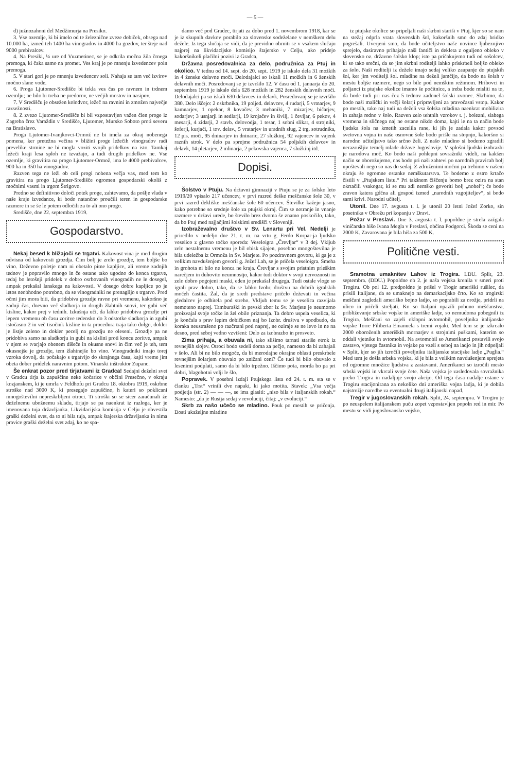— 5 —
d) južnozahoni del Medžimurja na Presiko.
3. Vse ozemlje, ki bi imelo od te železnične zveze dobiček, obsega nad 10.000 ha, izmed teh 1400 ha vinogradov in 4000 ha gozdov, ter šteje nad 9000 prebivalcev.
4. Na Presiki, ¼ ure od Vuzmetinec, se je odkrila močna žila črnega premoga, ki čaka samo na promet. Ves kraj je po mnenju izvedencev poln premoga.
5. V stari gori je po mnenju izvedencev soli. Nahaja se tam več izvirov močno slane vode.
6. Proga Ljutomer-Središče bi tekla ves čas po ravnem in trdnem ozemlju; ne bilo bi treba ne predorov, ne večjih mostov in nasipov.
7. V Središču je obsežen kolodvor, ležeč na ravnini in zmožen največje razsežnosti.
8. Z zvezo Ljutomer-Središče bi bil vzpostavljen važen člen proge iz Zagreba črez Varaždin v Središče, Ljutomer, Mursko Soboto proti severu na Bratislavo.
Proga Ljutomer-Ivanjkovci-Ormož ne bi imela za okraj nobenega pomena, ker pretežna večina v bližini proge ležečih vinogradov radi prevelike strmine ne bi mogla voziti svojih pridelkov na isto. Tamkaj ležeči kraji lesa sploh ne izvažajo, a tudi drugih pridelkov ne. Vse ozemlje, ki gravitira na progo Ljutomer-Ormož, ima le 4000 prebivalcev. 900 ha in 350 ha vinogradov.
Razven tega ne leži ob celi progi nobena večja vas, med tem ko gravitira na progo Ljutomer-Središče ogromen gospodarski okoliš z močnimi vasmi in trgom Štrigovo.
Predno se definitivno določi potek proge, zahtevamo, da pošlje vlada v naše kraje izvedance, ki bodo natančno proučili teren in gospodarske razmere in se še le potem odločili za to ali ono progo.
Središče, dne 22. septembra 1919.
Gospodarstvo.
Nekaj besed k bližajoči se trgatvi. Kakovost vina je med drugim odvisna od kakovosti grozdja. Čim bolj je zrelo grozdje, tem boljše bo vino. Deževno poletje nam ni obetalo pitne kapljice, ali vreme zadnjih tednov je popravilo mnogo in če ostane tako ugodno do konca trgatve, tedaj bo letošnji pridelek v dobro osrbovanih vinogradih ne le dosegel, ampak prekašal lanskega na kakovosti. V dosego dobre kapljice po je letos neobhodno potrebno, da se vinogradniki ne prenaglijo s trgatvo. Pred očmi jim mora biti, da pridobiva grozdje ravno pri vremenu, kakoršno je zadnji čas, dnevno več sladkorja in drugih žlahtnih snovi, ter gubi več kisline, kakor prej v tednih. Izkušnja uči, da lahko pridobiva grozdje pri lepem vremenu ob času zoritve tedensko do 3 odstotke sladkorja in zgubi istočasno 2 in več tisočink kisline in ta procedura traja tako dolgo, dokler je listje zeleno in dokler pecelj na grozdju ne oleseni. Grozdje pa ne pridobiva samo na sladkorju in gubi na kislini proti koncu zoritve, ampak v njem se tvarjajo obenem dišeče in okusne snovi in čim več je teh, tem okusnejše je grozdje, tem žlahtnejše bo vino. Vinogradniki imajo torej vzroka dovolj, da počakajo s trgatvijo do skrajnega časa, kajti vreme jim obeta dober pridelek naravnim potom. Vinarski inštruktor Zupanc.
Še enkrat pozor pred tirjatvami iz Gradca! Sedajni deželni svet v Gradcu tirja iz zapuščine neke kočarice v občini Presečno, v okraju kozjanskem, ki je umrla v Feldhofu pri Gradcu 18. oktobra 1919, oskrbne stroške nad 3000 K, ki presegajo zapuščino, h kateri so poklicani mnogoštevilni nepreskrbljeni otroci. Ti stroški so se sicer zaračunali že deželnemu ubožnemu skladu, tirjajo se pa naenkrat iz razloga, ker je imenovana tuja državljanka. Likvidacijska komisija v Celju je obvestila graški deželni svet, da to ni bila tuja, ampak štajerska državljanka in nima pravice graški deželni svet zdaj, ko ne spa-
damo več pod Gradec, tirjati za dobo pred 1. novembrom 1918, kar se je iz skupnih davkov porabilo za slovenske sodeželane v nemškem delu dežele. Iz tega slučaja se vidi, da je previdno obrniti se v vsakem slučaju najprej na likvidacijsko komisijo štajersko v Celju, ako pridejo kakoršnikoli plačilni pozivi iz Gradca.
Državna posredovalnica za delo, podružnica za Ptuj in okolico. V tednu od 14. sept. do 20. sept. 1919 je iskalo dela 31 možkih in 4 ženske delavne moči. Delodajalci so iskali 11 možkih in 6 ženskih delavnih moči. Posredovanj se je izvršilo 12. V času od 1. januarja do 20. septembra 1919 je iskalo dela 628 možkih in 282 ženskih delavnih moči. Delodajalci pa so iskali 630 delavcev in delavk. Posredovanj se je izvršilo 380. Delo iščejo: 2 oskrbnika, 19 poljed. delavcev, 4 rudarji, 5 vrtnarjev, 9 kamnarjev, 1 opekar, 8 kovačev, 3 mehaniki, 7 mizarjev, bičarjev, sodarjev; 3 usnjarji in sedlarji, 19 krojačev in šivilj, 1 čevljar, 6 pekov, 4 mesarji, 4 zidarji, 2 stavb. delovodja, 1 tesar, 1 sobni slikar, 4 strojniki, šoferji, kurjači, 1 tov. delav., 5 vratarjev in uradnih slug, 2 trg. sotrudnika, 12 pis. moči, 95 dninarjev in dninaric, 27 služkinj, 92 vajencev in vajenk raznih strok. V delo pa sprejme podružnica 54 poljskih delavcev in delavk, 14 pletarjev, 2 mlinarja, 2 pekovska vajenca, 7 služkinj itd.
Dopisi.
Šolstvo v Ptuju. Na državni gimnaziji v Ptuju se je za šolsko leto 1919/20 vpisalo 217 učencev, v prvi razred deške meščanske šole 30, v prvi razred dekliške meščanske šole 60 učencev. Številke kažejo jasno, kako potrebne so srednje šole za ptujski okraj. Čim se notranje in vnanje razmere v državi urede, bo število brez dvoma še znatno poskočilo, tako, da bo Ptuj med najjačjimi šolskimi središči v Sloveniji.
Izobraževalno društvo v Sv. Lenartu pri Vel. Nedelji je priredilo v nedeljo dne 21. t. m. na vrtu g. Ferdo Korpar-ja ljudsko veselico z glavno točko sporeda: Veseloigra „Črevljar“ v 3 dej. Vkljub zelo nestalnemu vremenu je bil obisk sijajen, posebno mnogoštevilna je bila udeležba iz Ormoža in Sv. Marjete. Po pozdravnem govoru, ki ga je z velikim navdušenjem govoril g. Jožef Lah, se je pričela veseloigra. Smeha in grohota ni bilo ne konca ne kraja. Črevljar s svojim pristnim prleškim narečjem in duhovito neumnostjo, kakor tudi doktor v svoji nervoznosti in zelo dobro pogojeni maski, eden je prekašal drugega. Tudi ostale vloge so igrali prav dobro, tako, da se lahko Izobr. društvu na dobrih igralskih močeh častita. Žal, da je sredi predstave pričelo deževati in večina gledalcev je odhitela pod streho. Vkljub temu se je veselica razvijala nemoteno naprej. Tamburaški in pevski zbor iz Sv. Marjete je neumorno proizvajal svoje točke in žel obilo priznanja. Ta dobro uspela veselica, ki je končala s prav lepim dobičkom naj bo Izobr. društvu v spodbudo, da koraka neustrašeno po razčrtani poti naprej, ne oziraje se ne levo in ne na desno, pred seboj vedno vzvišeni: Delo za izobrazbo in prosveto.
Zima prihaja, a obuvala ni, tako slišimo tarnati stariše otrok iz revnejših slojev. Otroci bodo sedeli doma za pečjo, namesto da bi zahajali v šolo. Ali bi ne bilo mogoče, da bi merodajne okrajne oblasti preskrbele revnejšim šolarjem obuvalo po znižani ceni? Če tudi bi bilo obuvalo z lesenimi podplati, samo da bi bilo trpežno. Iščimo pota, morda bo pa pri dobri, blagohotni volji le šlo.
Popravek. V posebni izdaji Ptujskega lista od 24. t. m. sta se v članku „Trst“ vrinili dve napaki, ki jako motita. Stavek: „Vsa večja podjetja (str. 2) — — —, se ima glasiti: „niso bila v italjanskih rokah.“ Namesto: „da je Rusija sedaj v revoluciji, čitaj: „v evoluciji.“
Skrb za našo učečo se mladino. Pouk po mestih se pričenja. Dosti ukaželjne mladine
iz ptujske okolice so pripeljali naši skrbni stariši v Ptuj, kjer so se nam na stežaj odprla vrata slovenskih šol, kakoršnih smo do zdaj bridko pogrešali. Uverjeni smo, da bode učiteljstvo naše novince ljubeznjivo sprejelo, dasiravno prihajajo naši fantiči in dekleta z oguljeno obleko v slovensko oz. državno šolsko klop; isto pa pričakujemo tudi od sošolcev, ki so tako srečni, da so jim skrbni roditelji lahko priskrbeli boljšo obleko za šolo. Naši roditelji iz dežele imajo sedaj veliko zaupanje do ptujskih šol, ker jim voditelji šol. mladine na deželi jamčijo, da bodo na šolah v mestu boljše razmere, nego so bile pod nemškim režimom. Hribovci in poljanci iz ptujske okolice imamo še počitnice, a treba bode misliti na to, da bode tudi pri nas čez 5 tednov zadonel šolski zvonec. Skrbimo, da bodo naši malički in večji šolarji pripravljeni za pravočasni vstop. Kakor po mestih, tako naj tudi na deželi vsa šolska mladina naenkrat mobilizira in zahaja redno v šolo. Razven zelo tehtnih vzrokov t. j. bolezni, slabega vremena in sličnega naj ne ostane nikdo doma, kajti le na ta način bode ljudska šola na kmetih zacelila rane, ki jih je zadala kakor povsod svetovna vojna in naše osnovne šole bodo prišle na stopnjo, kakoršno si narodno učiteljstvo tako srčno želi. Z našo mladino si bodemo zgradili nerazrušljiv temelj mlade države Jugoslavije. V splošni ljudski izobrazbi je narodova moč. Ko bodo naši pohlepni sovražniki videli, na kakšen način se oborožujemo, nas bodo pri naši zahtevi po narodnih pravicah bolj upoštevali nego so nas do sedaj. Z združenimi močmi pa trebimo v našem okraju še ogromne ostanke nemškutarstva. Te bodemo z ostro krtačo čistili v „Ptujskem listu.“ Pri takšnem čiščenju bomo brez ozira na stan okrtačili vsakogar, ki se mu zdi nemško govoriti bolj „nobel“; če bode zraven katera gdčna ali gospod izmed „narodnih vzgojiteljev“, si bodo sami krivi. Narodni učitelj.
Utonil. Dne 17. avgusta t. l. je utonil 20 letni Jožef Zorko, sin posetnika v Obrežu pri kopanju v Dravi.
Požar v Preslavi. Dne 3. avgusta t. l. popoldne je strela zažgala viničarsko hišo Ivana Megla v Preslavi, občina Podgorci. Škoda se ceni na 2000 K. Zavarovana je bila hiša za 500 K.
Politične vesti.
Sramotna umaknitev Lahov iz Trogira. LDU. Split, 23. septembra. (DDU.) Popoldne ob 2. je naša vojska krenila v smeri proti Trogiru. Ob pol 12. predpoldne je prišel v Trogir ameriški rušilec, da prisili Italijane, da se umaknejo na demarkacijsko črto. Ko so trogirski meščani zagledali ameriško bojno ladjo, so pograbili za orožje, pridrli na ulico in pričeli streljati. Ko so Italjani opazili pobuno meščanstva, približevanje srbske vojske in ameriške ladje, so nemudoma pobegnili iz Trogira. Meščani so zajeli oklopni avtomobil, poveljnika italijanske vojske Torre Filiberta Emanuela s tremi vojaki. Med tem se je izkrcalo 2000 oboroženih ameriških mornarjev s strojnimi puškami, katerim so oddali vjetnike in avtomobil. Na avtomobil so Amerikanci postavili svojo zastavo, vjetega častnika in vojake pa vzeli s seboj na ladjo in jih odpeljali v Split, kjer so jih izročili poveljniku italijanske stacijske ladje „Puglia.“ Med tem je došla srbska vojska, ki je bila z velikim navdušenjem sprejeta od ogromne množice ljudstva z zastavami. Amerikanci so izročili mesto srbski vojski in vkrcali svoje čete. Naša vojska je zasledovala sovražnika preko Trogira in nadaljuje svojo akcijo. Od tega časa nadalje ostane v Trogiru stacijonirana za nekoliko dni ameriška vojna ladja, ki je dobila najstrožje naredbe za eventualni drugi italijanski napad.
Tregir v jugoslovanskih rokah. Split, 24. septempra. V Trogiru je po neuspelem italijanskem puču zopet vzpostavljen popoln red in mir. Po mestu se vidi jugoslovansko vojsko,